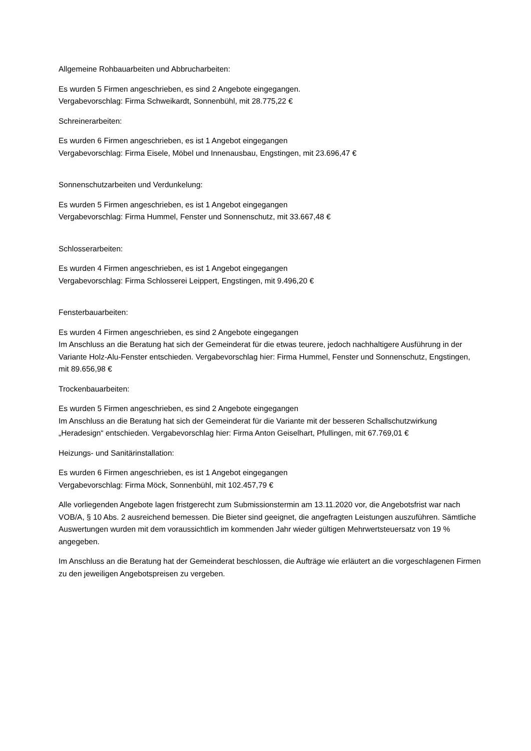Allgemeine Rohbauarbeiten und Abbrucharbeiten:
Es wurden 5 Firmen angeschrieben, es sind 2 Angebote eingegangen.
Vergabevorschlag: Firma Schweikardt, Sonnenbühl, mit 28.775,22 €
Schreinerarbeiten:
Es wurden 6 Firmen angeschrieben, es ist 1 Angebot eingegangen
Vergabevorschlag: Firma Eisele, Möbel und Innenausbau, Engstingen, mit 23.696,47 €
Sonnenschutzarbeiten und Verdunkelung:
Es wurden 5 Firmen angeschrieben, es ist 1 Angebot eingegangen
Vergabevorschlag: Firma Hummel, Fenster und Sonnenschutz, mit 33.667,48 €
Schlosserarbeiten:
Es wurden 4 Firmen angeschrieben, es ist 1 Angebot eingegangen
Vergabevorschlag: Firma Schlosserei Leippert, Engstingen, mit 9.496,20 €
Fensterbauarbeiten:
Es wurden 4 Firmen angeschrieben, es sind 2 Angebote eingegangen
Im Anschluss an die Beratung hat sich der Gemeinderat für die etwas teurere, jedoch nachhaltigere Ausführung in der Variante Holz-Alu-Fenster entschieden. Vergabevorschlag hier: Firma Hummel, Fenster und Sonnenschutz, Engstingen, mit 89.656,98 €
Trockenbauarbeiten:
Es wurden 5 Firmen angeschrieben, es sind 2 Angebote eingegangen
Im Anschluss an die Beratung hat sich der Gemeinderat für die Variante mit der besseren Schallschutzwirkung „Heradesign“ entschieden. Vergabevorschlag hier: Firma Anton Geiselhart, Pfullingen, mit 67.769,01 €
Heizungs- und Sanitärinstallation:
Es wurden 6 Firmen angeschrieben, es ist 1 Angebot eingegangen
Vergabevorschlag: Firma Möck, Sonnenbühl, mit 102.457,79 €
Alle vorliegenden Angebote lagen fristgerecht zum Submissionstermin am 13.11.2020 vor, die Angebotsfrist war nach VOB/A, § 10 Abs. 2 ausreichend bemessen. Die Bieter sind geeignet, die angefragten Leistungen auszuführen. Sämtliche Auswertungen wurden mit dem voraussichtlich im kommenden Jahr wieder gültigen Mehrwertsteuersatz von 19 % angegeben.
Im Anschluss an die Beratung hat der Gemeinderat beschlossen, die Aufträge wie erläutert an die vorgeschlagenen Firmen zu den jeweiligen Angebotspreisen zu vergeben.